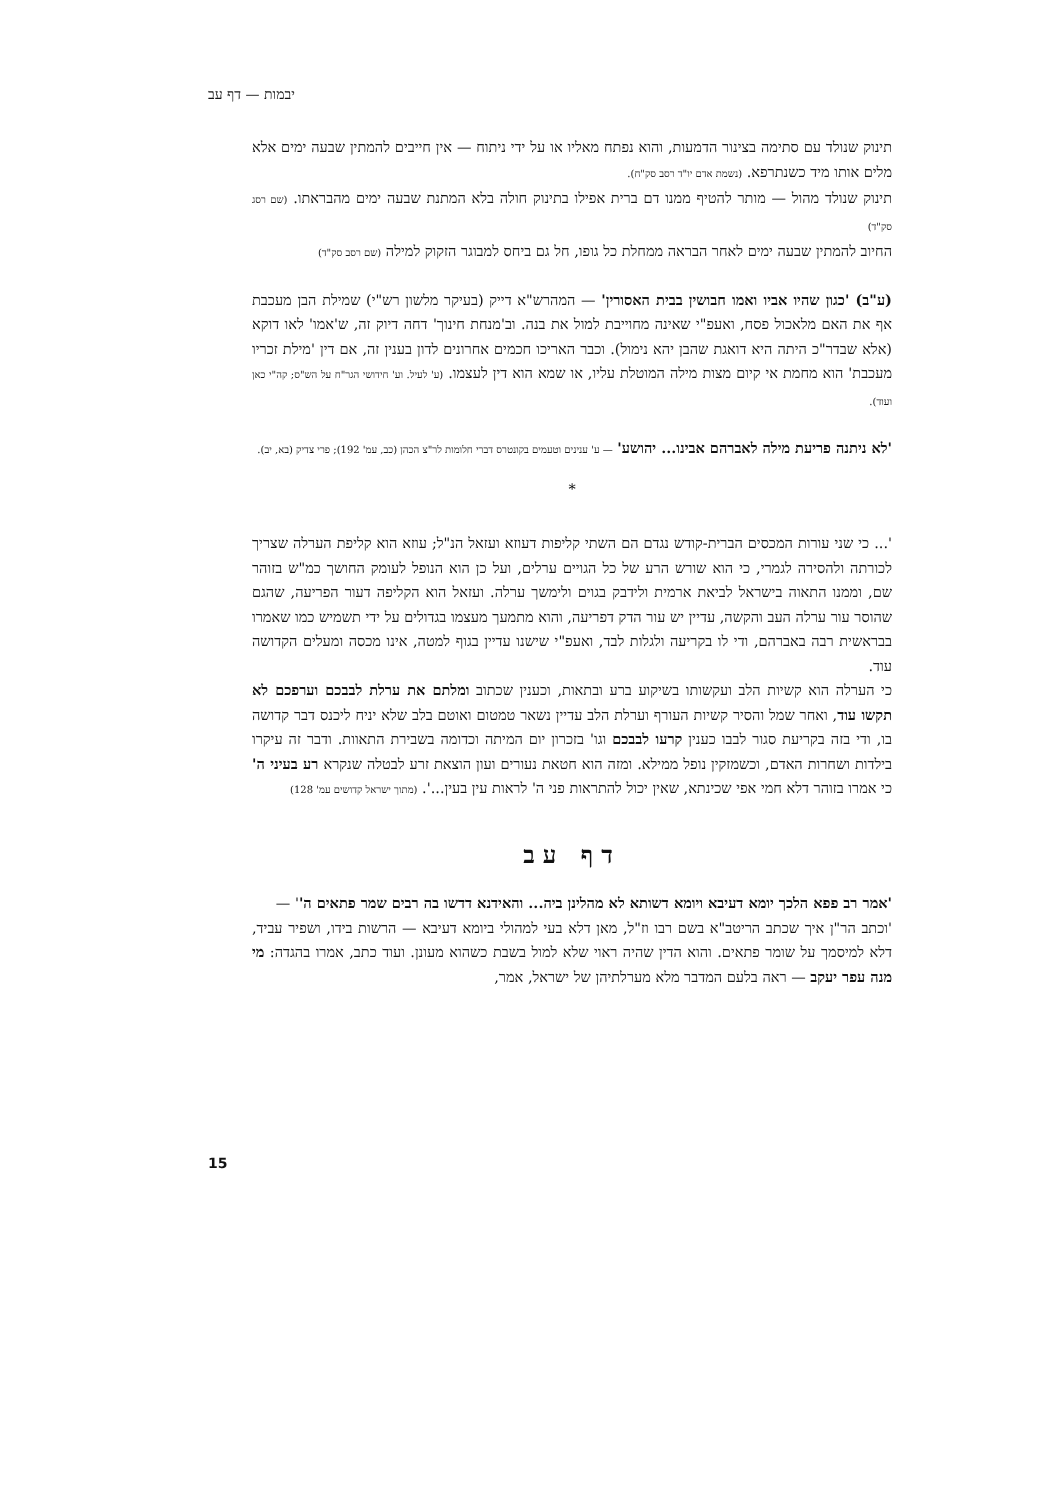יבמות — דף עב
תינוק שנולד עם סתימה בצינור הדמעות, והוא נפתח מאליו או על ידי ניתוח — אין חייבים להמתין שבעה ימים אלא מלים אותו מיד כשנתרפא. (נשמת אדם יו"ד רסב סק"ח).
תינוק שנולד מהול — מותר להטיף ממנו דם ברית אפילו בתינוק חולה בלא המתנת שבעה ימים מהבראתו. (שם רסג סק"ד)
החיוב להמתין שבעה ימים לאחר הבראה ממחלת כל גופו, חל גם ביחס למבוגר הזקוק למילה (שם רסב סק"ד)
(ע"ב) 'כגון שהיו אביו ואמו חבושין בבית האסורין' — המהרש"א דייק (בעיקר מלשון רש"י) שמילת הבן מעכבת אף את האם מלאכול פסח, ואעפ"י שאינה מחוייבת למול את בנה. וב'מנחת חינוך' דחה דיוק זה, ש'אמו' לאו דוקא (אלא שבדר"כ היתה היא דואגת שהבן יהא נימול). וכבר האריכו חכמים אחרונים לדון בענין זה, אם דין 'מילת זכריו מעכבת' הוא מחמת אי קיום מצות מילה המוטלת עליו, או שמא הוא דין לעצמו. (ע' לעיל. וע' חידושי הגר"ח על הש"ס; קה"י כאן ועוד).
'לא ניתנה פריעת מילה לאברהם אבינו... יהושע' — ע' ענינים וטעמים בקונטרס דברי חלומות לר"צ הכהן (כב, עמ' 192); פרי צדיק (בא, יב).
*
'... כי שני עורות המכסים הברית-קודש נגדם הם השתי קליפות דעוזא ועזאל הנ"ל; עוזא הוא קליפת הערלה שצריך לכורתה ולהסירה לגמרי, כי הוא שורש הרע של כל הגויים ערלים, ועל כן הוא הנופל לעומק החושך כמ"ש בזוהר שם, וממנו התאוה בישראל לביאת ארמית ולידבק בגוים ולימשך ערלה. ועזאל הוא הקליפה דעור הפריעה, שהגם שהוסר עור ערלה העב והקשה, עדיין יש עור הדק דפריעה, והוא מתמעך מעצמו בגדולים על ידי תשמיש כמו שאמרו בבראשית רבה באברהם, ודי לו בקריעה ולגלות לבד, ואעפ"י שישנו עדיין בגוף למטה, אינו מכסה ומעלים הקדושה עוד.
כי הערלה הוא קשיות הלב ועקשותו בשיקוע ברע ובתאות, וכענין שכתוב ומלתם את ערלת לבבכם וערפכם לא תקשו עוד, ואחר שמל והסיר קשיות העורף וערלת הלב עדיין נשאר טמטום ואוטם בלב שלא יניח ליכנס דבר קדושה בו, ודי בזה בקריעת סגור לבבו כענין קרעו לבבכם וגו' בזכרון יום המיתה וכדומה בשבירת התאוות. ודבר זה עיקרו בילדות ושחרות האדם, וכשמזקין נופל ממילא. ומזה הוא חטאת נעורים ועון הוצאת זרע לבטלה שנקרא רע בעיני ה' כי אמרו בזוהר דלא חמי אפי שכינתא, שאין יכול להתראות פני ה' לראות עין בעין...'. (מתוך ישראל קדושים עמ' 128)
דף עב
'אמר רב פפא הלכך יומא דעיבא ויומא דשותא לא מהלינן ביה... והאידנא דדשו בה רבים שמר פתאים ה'' —
'וכתב הר"ן איך שכתב הריטב"א בשם רבו וז"ל, מאן דלא בעי למהולי ביומא דעיבא — הרשות בידו, ושפיר עביד, דלא למיסמך על שומר פתאים. והוא הדין שהיה ראוי שלא למול בשבת כשהוא מעונן. ועוד כתב, אמרו בהגדה: מי מנה עפר יעקב — ראה בלעם המדבר מלא מערלתיהן של ישראל, אמר,
15